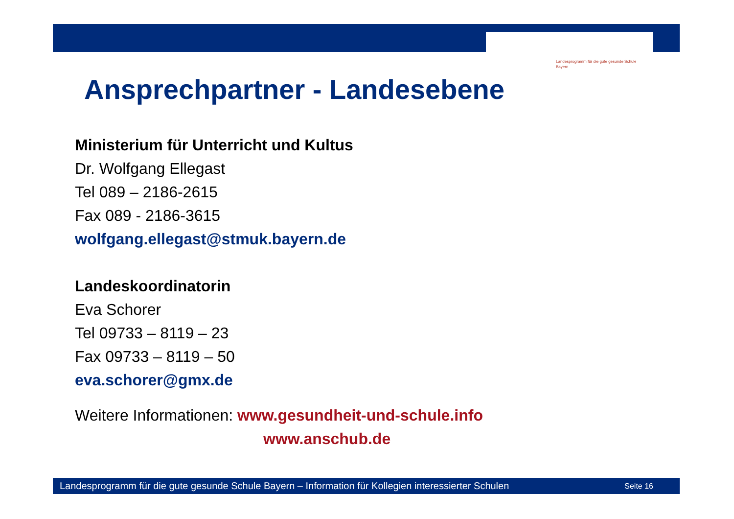Landesprogramm für die gute gesunde Schule
Bayern
Ansprechpartner - Landesebene
Ministerium für Unterricht und Kultus
Dr. Wolfgang Ellegast
Tel 089 – 2186-2615
Fax 089 - 2186-3615
wolfgang.ellegast@stmuk.bayern.de
Landeskoordinatorin
Eva Schorer
Tel 09733 – 8119 – 23
Fax 09733 – 8119 – 50
eva.schorer@gmx.de
Weitere Informationen: www.gesundheit-und-schule.info
www.anschub.de
Landesprogramm für die gute gesunde Schule Bayern – Information für Kollegien interessierter Schulen Seite 16